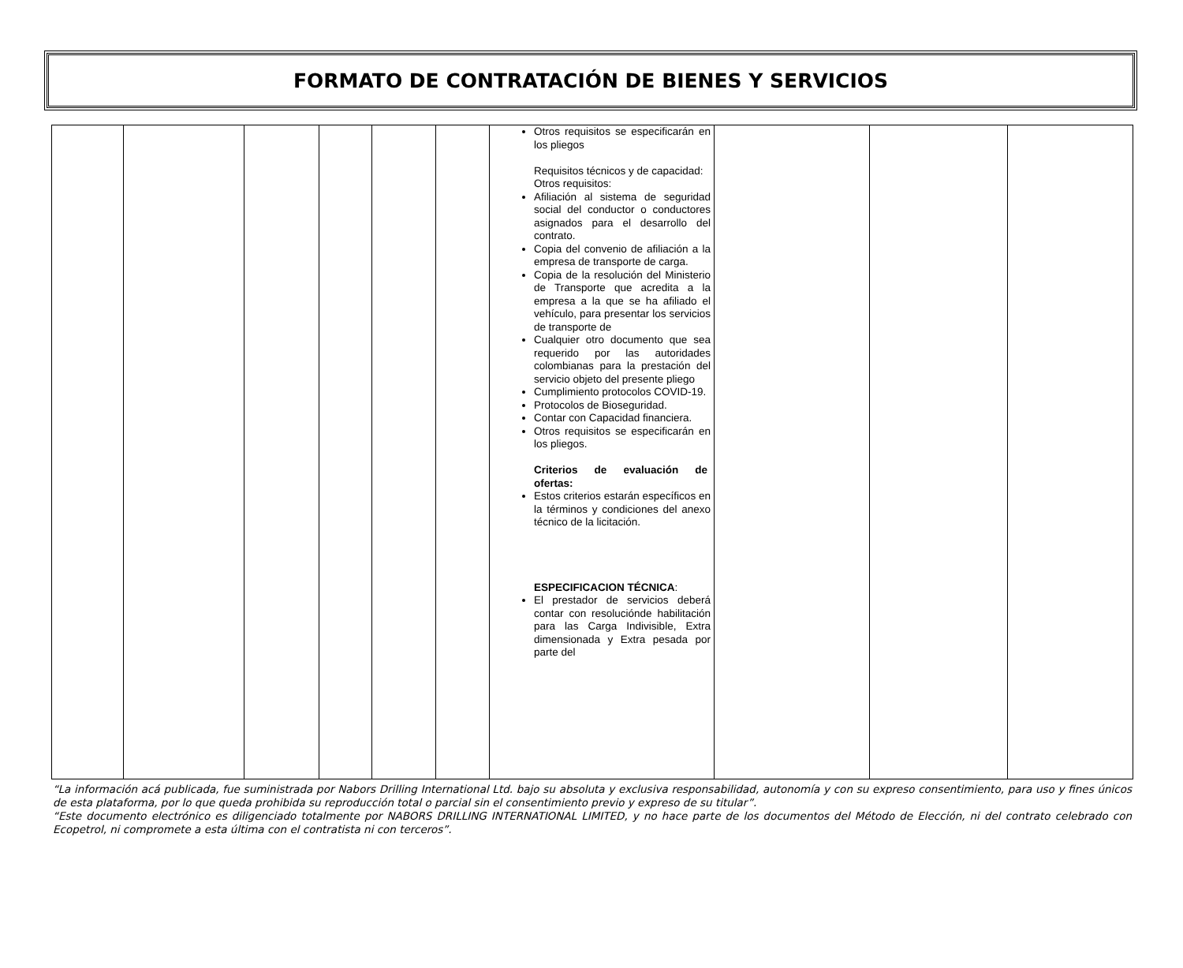FORMATO DE CONTRATACIÓN DE BIENES Y SERVICIOS
| | | | | | | Otros requisitos se especificarán en los pliegos Requisitos técnicos y de capacidad: Otros requisitos: Afiliación al sistema de seguridad social del conductor o conductores asignados para el desarrollo del contrato. Copia del convenio de afiliación a la empresa de transporte de carga. Copia de la resolución del Ministerio de Transporte que acredita a la empresa a la que se ha afiliado el vehículo, para presentar los servicios de transporte de Cualquier otro documento que sea requerido por las autoridades colombianas para la prestación del servicio objeto del presente pliego Cumplimiento protocolos COVID-19. Protocolos de Bioseguridad. Contar con Capacidad financiera. Otros requisitos se especificarán en los pliegos. Criterios de evaluación de ofertas: Estos criterios estarán específicos en la términos y condiciones del anexo técnico de la licitación. ESPECIFICACION TÉCNICA : El prestador de servicios deberá contar con resolucióndе habilitación para las Carga Indivisible, Extra dimensionada y Extra pesada por parte del | | | |
“La información acá publicada, fue suministrada por Nabors Drilling International Ltd. bajo su absoluta y exclusiva responsabilidad, autonomía y con su expreso consentimiento, para uso y fines únicos de esta plataforma, por lo que queda prohibida su reproducción total o parcial sin el consentimiento previo y expreso de su titular”.
“Este documento electrónico es diligenciado totalmente por NABORS DRILLING INTERNATIONAL LIMITED, y no hace parte de los documentos del Método de Elección, ni del contrato celebrado con Ecopetrol, ni compromete a esta última con el contratista ni con terceros”.